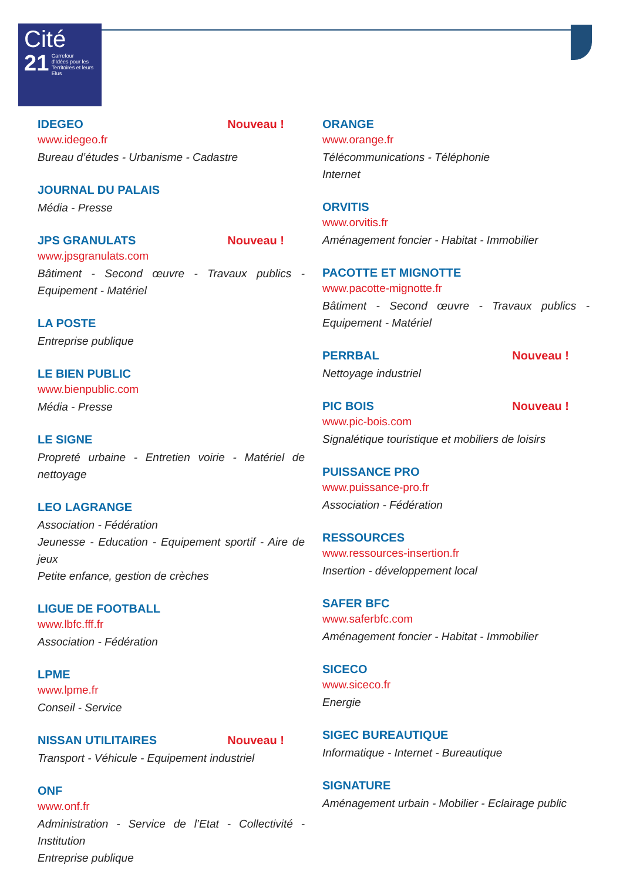Cité
21
Carrefour
d'Idées pour les
Territoires et leurs
Elus
IDEGEO Nouveau !
www.idegeo.fr
Bureau d’études - Urbanisme - Cadastre
JOURNAL DU PALAIS
Média - Presse
JPS GRANULATS Nouveau !
www.jpsgranulats.com
Bâtiment - Second œuvre - Travaux publics - Equipement - Matériel
LA POSTE
Entreprise publique
LE BIEN PUBLIC
www.bienpublic.com
Média - Presse
LE SIGNE
Propreté urbaine - Entretien voirie - Matériel de nettoyage
LEO LAGRANGE
Association - Fédération
Jeunesse - Education - Equipement sportif - Aire de jeux
Petite enfance, gestion de crèches
LIGUE DE FOOTBALL
www.lbfc.fff.fr
Association - Fédération
LPME
www.lpme.fr
Conseil - Service
NISSAN UTILITAIRES Nouveau !
Transport - Véhicule - Equipement industriel
ONF
www.onf.fr
Administration - Service de l’Etat - Collectivité - Institution
Entreprise publique
ORANGE
www.orange.fr
Télécommunications - Téléphonie
Internet
ORVITIS
www.orvitis.fr
Aménagement foncier - Habitat - Immobilier
PACOTTE ET MIGNOTTE
www.pacotte-mignotte.fr
Bâtiment - Second œuvre - Travaux publics - Equipement - Matériel
PERRBAL Nouveau !
Nettoyage industriel
PIC BOIS Nouveau !
www.pic-bois.com
Signalétique touristique et mobiliers de loisirs
PUISSANCE PRO
www.puissance-pro.fr
Association - Fédération
RESSOURCES
www.ressources-insertion.fr
Insertion - développement local
SAFER BFC
www.saferbfc.com
Aménagement foncier - Habitat - Immobilier
SICECO
www.siceco.fr
Energie
SIGEC BUREAUTIQUE
Informatique - Internet - Bureautique
SIGNATURE
Aménagement urbain - Mobilier - Eclairage public